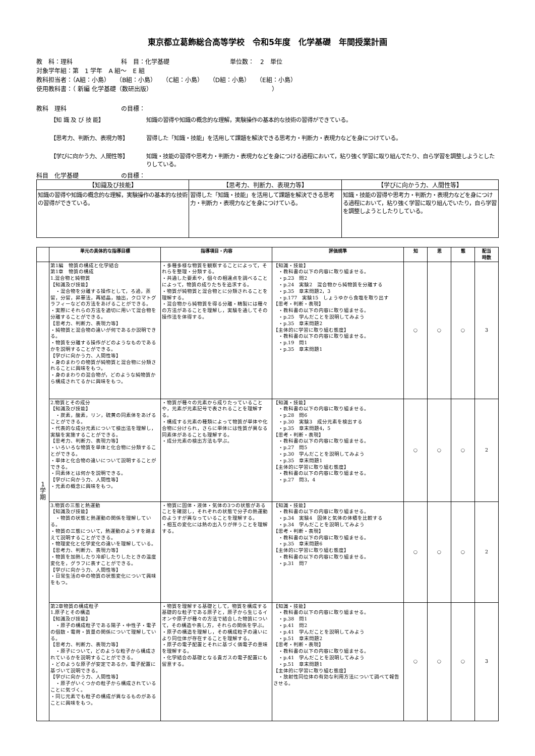東京都立葛飾総合高等学校　令和5年度　化学基礎　年間授業計画
教　科：理科　　　　　　　　科　目：化学基礎　　　　　　　　　　単位数：　2　単位
対象学年組：第　1 学年　A 組～　E 組
教科担当者：（A組：小島）　　（B組：小島）　　（C組：小島）　　（D組：小島）　　（E組：小島）
使用教科書：（ 新編 化学基礎（数研出版）　　　　　　　　　　　　　　　　　　　　 ）
教科　理科　　　　　　　　　の目標：
【知 識 及 び 技 能】 知識の習得や知識の概念的な理解，実験操作の基本的な技術の習得ができている。
【思考力、判断力、表現力等】 習得した「知識・技能」を活用して課題を解決できる思考力・判断力・表現力などを身につけている。
【学びに向かう力、人間性等】 知識・技能の習得や思考力・判断力・表現力などを身につける過程において，粘り強く学習に取り組んでたり、自ら学習を調整しようとしたりしている。
科目　化学基礎　　　　　　　の目標：
| 【知識及び技能】 | 【思考力、判断力、表現力等】 | 【学びに向かう力、人間性等】 |
| --- | --- | --- |
| 知識の習得や知識の概念的な理解，実験操作の基本的な技術の習得ができている。 | 習得した「知識・技能」を活用して課題を解決できる思考力・判断力・表現力などを身につけている。 | 知識・技能の習得や思考力・判断力・表現力などを身につける過程において，粘り強く学習に取り組んでいたり，自ら学習を調整しようとしたりしている。 |
| | 単元の具体的な指導目標 | 指導項目・内容 | 評価規準 | 知 | 思 | 態 | 配当 時数 |
| --- | --- | --- | --- | --- | --- | --- | --- |
| 1 学 期 | 第1編 物質の構成と化学結合 第1章 物質の構成 1.混合物と純物質 【知識及び技能】 ・混合物を分離する操作として，ろ過，蒸留，分留，昇華法，再結晶，抽出，クロマトグラフィーなどの方法をあげることができる。 ・実際にそれらの方法を適切に用いて混合物を分離することができる。 【思考力、判断力、表現力等】 ・純物質と混合物の違いが何であるか説明できる。 ・物質を分離する操作がどのようなものであるかを説明することができる。 【学びに向かう力、人間性等】 ・身のまわりの物質が純物質と混合物に分類されることに興味をもつ。 ・身のまわりの混合物が，どのような純物質から構成されてるかに興味をもつ。 | ・多種多様な物質を観察することによって，それらを整理・分類する。 ・共通した要素や，個々の相違点を調べることによって，物質の成りたちを追求する。 ・物質が純物質と混合物とに分類されることを理解する。 ・混合物から純物質を得る分離・精製には種々の方法があることを理解し，実験を通してその操作法を体得する。 | 【知識・技能】 ・教科書の以下の内容に取り組ませる。 ・p.23 問2 ・p.24 実験2 混合物から純物質を分離する ・p.35 章末問題2，3 ・p.177 実験15 しょうゆから食塩を取り出す 【思考・判断・表現】 ・教科書の以下の内容に取り組ませる。 ・p.25 学んだことを説明してみよう ・p.35 章末問題2 【主体的に学習に取り組む態度】 ・教科書の以下の内容に取り組ませる。 ・p.19 問1 ・p.35 章末問題1 | ○ | ○ | ○ | 3 |
| | 2.物質とその成分 【知識及び技能】 ・炭素，酸素，リン，硫黄の同素体をあげることができる。 ・代表的な成分元素について検出法を理解し，実験を実施することができる。 【思考力、判断力、表現力等】 ・いろいろな物質を単体と化合物に分類することができる。 ・単体と化合物の違いについて説明することができる。 ・同素体とは何かを説明できる。 【学びに向かう力、人間性等】 ・元素の概念に興味をもつ。 | ・物質が種々の元素から成りたっていることや，元素が元素記号で表されることを理解する。 ・構成する元素の種類によって物質が単体や化合物に分けられ，さらに単体には性質が異なる同素体があることも理解する。 ・成分元素の検出方法も学ぶ。 | 【知識・技能】 ・教科書の以下の内容に取り組ませる。 ・p.28 問6 ・p.30 実験3 成分元素を検出する ・p.35 章末問題4，5 【思考・判断・表現】 ・教科書の以下の内容に取り組ませる。 ・p.27 問5 ・p.30 学んだことを説明してみよう ・p.35 章末問題1 【主体的に学習に取り組む態度】 ・教科書の以下の内容に取り組ませる。 ・p.27 問3，4 | ○ | ○ | ○ | 2 |
| | 3.物質の三態と熱運動 【知識及び技能】 ・物質の状態と熱運動の関係を理解している。 ・物質の三態について，熱運動のようすを踏まえて説明することができる。 ・物理変化と化学変化の違いを理解している。 【思考力、判断力、表現力等】 ・物質を加熱したり冷却したりしたときの温度変化を，グラフに表すことができる。 【学びに向かう力、人間性等】 ・日常生活の中の物質の状態変化について興味をもつ。 | ・物質に固体・液体・気体の3つの状態があることを確認し，それぞれの状態で分子の熱運動のようすが異なっていることを理解する。 ・相互の変化には熱の出入りが伴うことを理解する。 | 【知識・技能】 ・教科書の以下の内容に取り組ませる。 ・p.34 実験4 固体と気体の体積を比較する ・p.34 学んだことを説明してみよう 【思考・判断・表現】 ・教科書の以下の内容に取り組ませる。 ・p.35 章末問題6 【主体的に学習に取り組む態度】 ・教科書の以下の内容に取り組ませる。 ・p.31 問7 | ○ | ○ | ○ | 2 |
| | 第2章物質の構成粒子 1.原子とその構造 【知識及び技能】 ・原子の構成粒子である陽子・中性子・電子の個数・電荷・質量の関係について理解している。 【思考力、判断力、表現力等】 ・原子について，どのような粒子から構成されているかを説明することができる。 ・どのような原子が安定であるか，電子配置に基づいて説明できる。 【学びに向かう力、人間性等】 ・原子がいくつかの粒子から構成されていることに気づく。 ・同じ元素でも粒子の構成が異なるものがあることに興味をもつ。 | ・物質を理解する基礎として，物質を構成する基礎的な粒子である原子と，原子から生じるイオンや原子が種々の方法で結合した物質について，その構造や表し方，それらの関係を学ぶ。 ・原子の構造を理解し，その構成粒子の違いにより同位体が存在することを理解する。 ・原子の電子配置とそれに基づく価電子の意味を理解する。 ・化学結合の基礎となる貴ガスの電子配置にも留意する。 | 【知識・技能】 ・教科書の以下の内容に取り組ませる。 ・p.38 問1 ・p.41 問2 ・p.41 学んだことを説明してみよう ・p.51 章末問題2 【思考・判断・表現】 ・教科書の以下の内容に取り組ませる。 ・p.41 学んだことを説明してみよう ・p.51 章末問題1 【主体的に学習に取り組む態度】 ・放射性同位体の有効な利用方法について調べて報告させる。 | ○ | ○ | ○ | 3 |